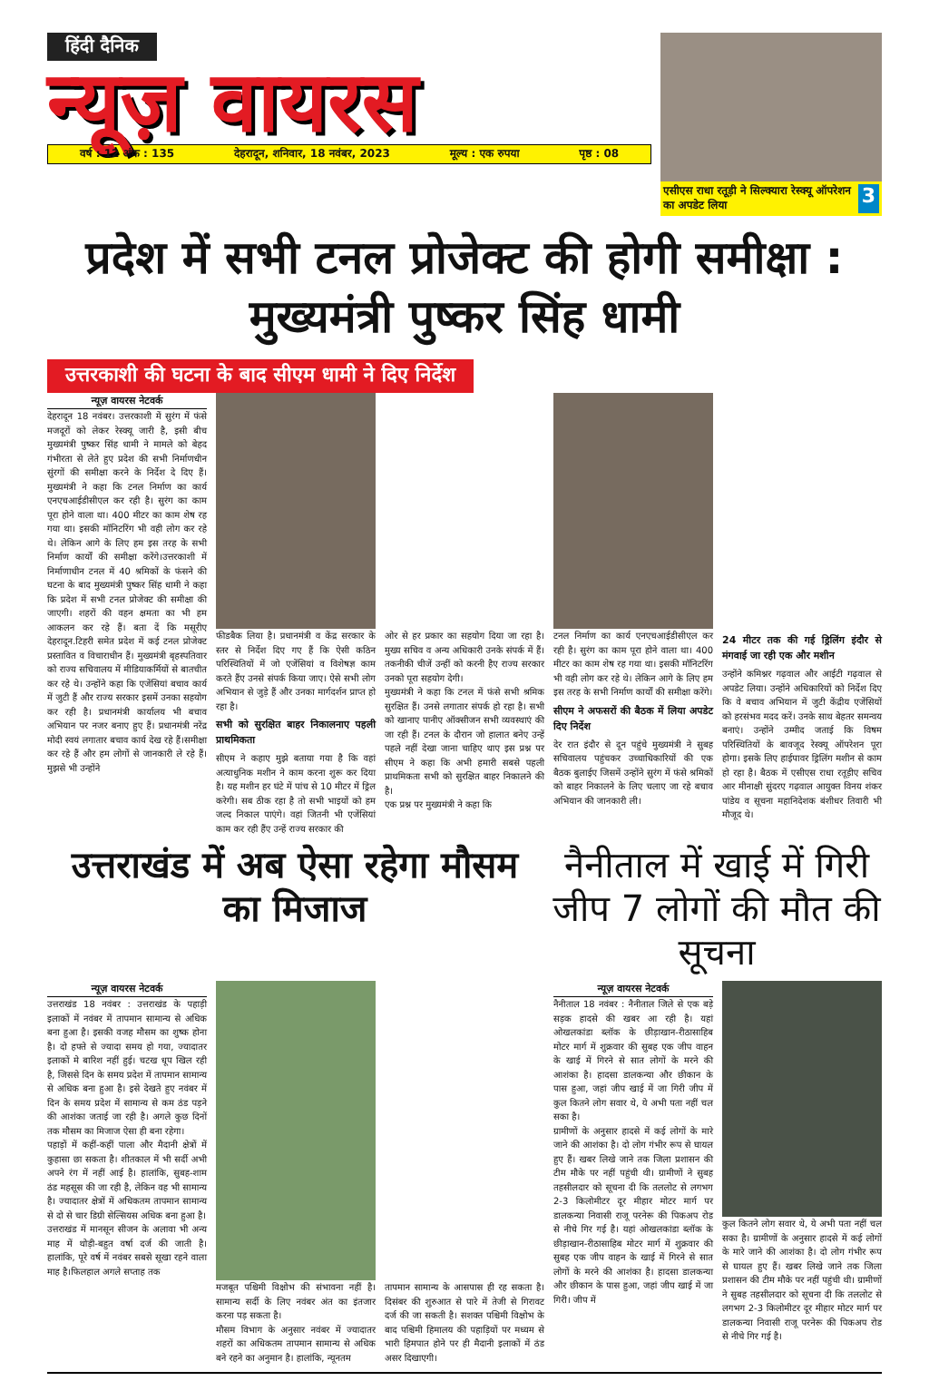हिंदी दैनिक
न्यूज़ वायरस
वर्ष : 12 अंक : 135 देहरादून, शनिवार, 18 नवंबर, 2023 मूल्य : एक रुपया पृष्ठ : 08
एसीएस राधा रतूड़ी ने सिल्क्यारा रेस्क्यू ऑपरेशन का अपडेट लिया
3
प्रदेश में सभी टनल प्रोजेक्ट की होगी समीक्षा : मुख्यमंत्री पुष्कर सिंह धामी
उत्तरकाशी की घटना के बाद सीएम धामी ने दिए निर्देश
न्यूज़ वायरस नेटवर्क
देहरादून 18 नवंबर। उत्तरकाशी में सुरंग में फंसे मजदूरों को लेकर रेस्क्यू जारी है, इसी बीच मुख्यमंत्री पुष्कर सिंह धामी ने मामले को बेहद गंभीरता से लेते हुए प्रदेश की सभी निर्माणधीन सुंरगों की समीक्षा करने के निर्देश दे दिए हैं। मुख्यमंत्री ने कहा कि टनल निर्माण का कार्य एनएचआईडीसीएल कर रही है। सुरंग का काम पूरा होने वाला था। 400 मीटर का काम शेष रह गया था। इसकी मॉनिटरिंग भी वही लोग कर रहे थे। लेकिन आगे के लिए हम इस तरह के सभी निर्माण कार्यों की समीक्षा करेंगे।उत्तरकाशी में निर्माणाधीन टनल में 40 श्रमिकों के फंसने की घटना के बाद मुख्यमंत्री पुष्कर सिंह धामी ने कहा कि प्रदेश में सभी टनल प्रोजेक्ट की समीक्षा की जाएगी। शहरों की वहन क्षमता का भी हम आकलन कर रहे हैं। बता दें कि मसूरीए देहरादून.टिहरी समेत प्रदेश में कई टनल प्रोजेक्ट प्रस्तावित व विचाराधीन हैं। मुख्यमंत्री बृहस्पतिवार को राज्य सचिवालय में मीडियाकर्मियों से बातचीत कर रहे थे। उन्होंने कहा कि एजेंसियां बचाव कार्य में जुटी हैं और राज्य सरकार इसमें उनका सहयोग कर रही है। प्रधानमंत्री कार्यालय भी बचाव अभियान पर नजर बनाए हुए हैं। प्रधानमंत्री नरेंद्र मोदी स्वयं लगातार बचाव कार्य देख रहे हैं।समीक्षा कर रहे हैं और हम लोगों से जानकारी ले रहे हैं। मुझसे भी उन्होंने
फीडबैक लिया है। प्रधानमंत्री व केंद्र सरकार के स्तर से निर्देश दिए गए हैं कि ऐसी कठिन परिस्थितियों में जो एजेंसियां व विशेषज्ञ काम करते हैंए उनसे संपर्क किया जाए। ऐसे सभी लोग अभियान से जुड़े हैं और उनका मार्गदर्शन प्राप्त हो रहा है।
सभी को सुरक्षित बाहर निकालनाए पहली प्राथमिकता
सीएम ने कहाए मुझे बताया गया है कि वहां अत्याधुनिक मशीन ने काम करना शुरू कर दिया है। यह मशीन हर घंटे में पांच से 10 मीटर में ड्रिल करेगी। सब ठीक रहा है तो सभी भाइयों को हम जल्द निकाल पाएंगे। वहां जितनी भी एजेंसियां काम कर रही हैंए उन्हें राज्य सरकार की
ओर से हर प्रकार का सहयोग दिया जा रहा है। मुख्य सचिव व अन्य अधिकारी उनके संपर्क में हैं। तकनीकी चीजें उन्हीं को करनी हैए राज्य सरकार उनको पूरा सहयोग देगी।
मुख्यमंत्री ने कहा कि टनल में फंसे सभी श्रमिक सुरक्षित हैं। उनसे लगातार संपर्क हो रहा है। सभी को खानाए पानीए ऑक्सीजन सभी व्यवस्थाएं की जा रही हैं। टनल के दौरान जो हालात बनेए उन्हें पहले नहीं देखा जाना चाहिए थाए इस प्रश्न पर सीएम ने कहा कि अभी हमारी सबसे पहली प्राथमिकता सभी को सुरक्षित बाहर निकालने की है।
एक प्रश्न पर मुख्यमंत्री ने कहा कि
टनल निर्माण का कार्य एनएचआईडीसीएल कर रही है। सुरंग का काम पूरा होने वाला था। 400 मीटर का काम शेष रह गया था। इसकी मॉनिटरिंग भी वही लोग कर रहे थे। लेकिन आगे के लिए हम इस तरह के सभी निर्माण कार्यों की समीक्षा करेंगे।
सीएम ने अफसरों की बैठक में लिया अपडेट दिए निर्देश
देर रात इंदौर से दून पहुंचे मुख्यमंत्री ने सुबह सचिवालय पहुंचकर उच्चाधिकारियों की एक बैठक बुलाईए जिसमें उन्होंने सुरंग में फंसे श्रमिकों को बाहर निकालने के लिए चलाए जा रहे बचाव अभियान की जानकारी ली।
24 मीटर तक की गई ड्रिलिंग इंदौर से मंगवाई जा रही एक और मशीन
उन्होंने कमिश्नर गढ़वाल और आईटी गढ़वाल से अपडेट लिया। उन्होंने अधिकारियों को निर्देश दिए कि वे बचाव अभियान में जुटी केंद्रीय एजेंसियों को हरसंभव मदद करें। उनके साथ बेहतर समन्वय बनाएं। उन्होंने उम्मीद जताई कि विषम परिस्थितियों के बावजूद रेस्क्यू ऑपरेशन पूरा होगा। इसके लिए हाईपावर ड्रिलिंग मशीन से काम हो रहा है। बैठक में एसीएस राधा रतूड़ीए सचिव आर मीनाक्षी सुंदरए गढ़वाल आयुक्त विनय शंकर पांडेय व सूचना महानिदेशक बंशीधर तिवारी भी मौजूद थे।
उत्तराखंड में अब ऐसा रहेगा मौसम का मिजाज
नैनीताल में खाई में गिरी जीप 7 लोगों की मौत की सूचना
न्यूज़ वायरस नेटवर्क
उत्तराखंड 18 नवंबर : उत्तराखंड के पहाड़ी इलाकों में नवंबर में तापमान सामान्य से अधिक बना हुआ है। इसकी वजह मौसम का शुष्क होना है। दो हफ्ते से ज्यादा समय हो गया, ज्यादातर इलाकों मे बारिश नहीं हुई। चटख धूप खिल रही है, जिससे दिन के समय प्रदेश में तापमान सामान्य से अधिक बना हुआ है। इसे देखते हुए नवंबर में दिन के समय प्रदेश में सामान्य से कम ठंड पड़ने की आशंका जताई जा रही है। अगले कुछ दिनों तक मौसम का मिजाज ऐसा ही बना रहेगा।
पहाड़ों में कहीं-कहीं पाला और मैदानी क्षेत्रों में कुहासा छा सकता है। शीतकाल में भी सर्दी अभी अपने रंग में नहीं आई है। हालांकि, सुबह-शाम ठंड महसूस की जा रही है, लेकिन वह भी सामान्य है। ज्यादातर क्षेत्रों में अधिकतम तापमान सामान्य से दो से चार डिग्री सेल्सियस अधिक बना हुआ है।
उत्तराखंड में मानसून सीजन के अलावा भी अन्य माह में थोड़ी-बहुत वर्षा दर्ज की जाती है। हालांकि, पूरे वर्ष में नवंबर सबसे सूखा रहने वाला माह है।फिलहाल अगले सप्ताह तक
मजबूत पश्चिमी विक्षोभ की संभावना नहीं है। सामान्य सर्दी के लिए नवंबर अंत का इंतजार करना पड़ सकता है।
मौसम विभाग के अनुसार नवंबर में ज्यादातर शहरों का अधिकतम तापमान सामान्य से अधिक बने रहने का अनुमान है। हालांकि, न्यूनतम
तापमान सामान्य के आसपास ही रह सकता है। दिसंबर की शुरुआत से पारे में तेजी से गिरावट दर्ज की जा सकती है। सशक्त पश्चिमी विक्षोभ के बाद पश्चिमी हिमालय की पहाड़ियों पर मध्यम से भारी हिमपात होने पर ही मैदानी इलाकों में ठंड असर दिखाएगी।
न्यूज़ वायरस नेटवर्क
नैनीताल 18 नवंबर : नैनीताल जिले से एक बड़े सड़क हादसे की खबर आ रही है। यहां ओखलकांडा ब्लॉक के छीड़ाखान-रीठासाहिब मोटर मार्ग में शुक्रवार की सुबह एक जीप वाहन के खाई में गिरने से सात लोगों के मरने की आशंका है। हादसा डालकन्या और छीकान के पास हुआ, जहां जीप खाई में जा गिरी जीप में कुल कितने लोग सवार थे, ये अभी पता नहीं चल सका है।
ग्रामीणों के अनुसार हादसे में कई लोगों के मारे जाने की आशंका है। दो लोग गंभीर रूप से घायल हुए हैं। खबर लिखे जाने तक जिला प्रशासन की टीम मौके पर नहीं पहुंची थी। ग्रामीणों ने सुबह तहसीलदार को सूचना दी कि तललोट से लगभग 2-3 किलोमीटर दूर मीहार मोटर मार्ग पर डालकन्या निवासी राजू परनेरू की पिकअप रोड से नीचे गिर गई है। यहां ओखलकांडा ब्लॉक के छीड़ाखान-रीठासाहिब मोटर मार्ग में शुक्रवार की सुबह एक जीप वाहन के खाई में गिरने से सात लोगों के मरने की आशंका है। हादसा डालकन्या और छीकान के पास हुआ, जहां जीप खाई में जा गिरी। जीप में
कुल कितने लोग सवार थे, ये अभी पता नहीं चल सका है। ग्रामीणों के अनुसार हादसे में कई लोगों के मारे जाने की आशंका है। दो लोग गंभीर रूप से घायल हुए हैं। खबर लिखे जाने तक जिला प्रशासन की टीम मौके पर नहीं पहुंची थी। ग्रामीणों ने सुबह तहसीलदार को सूचना दी कि तललोट से लगभग 2-3 किलोमीटर दूर मीहार मोटर मार्ग पर डालकन्या निवासी राजू परनेरू की पिकअप रोड से नीचे गिर गई है।